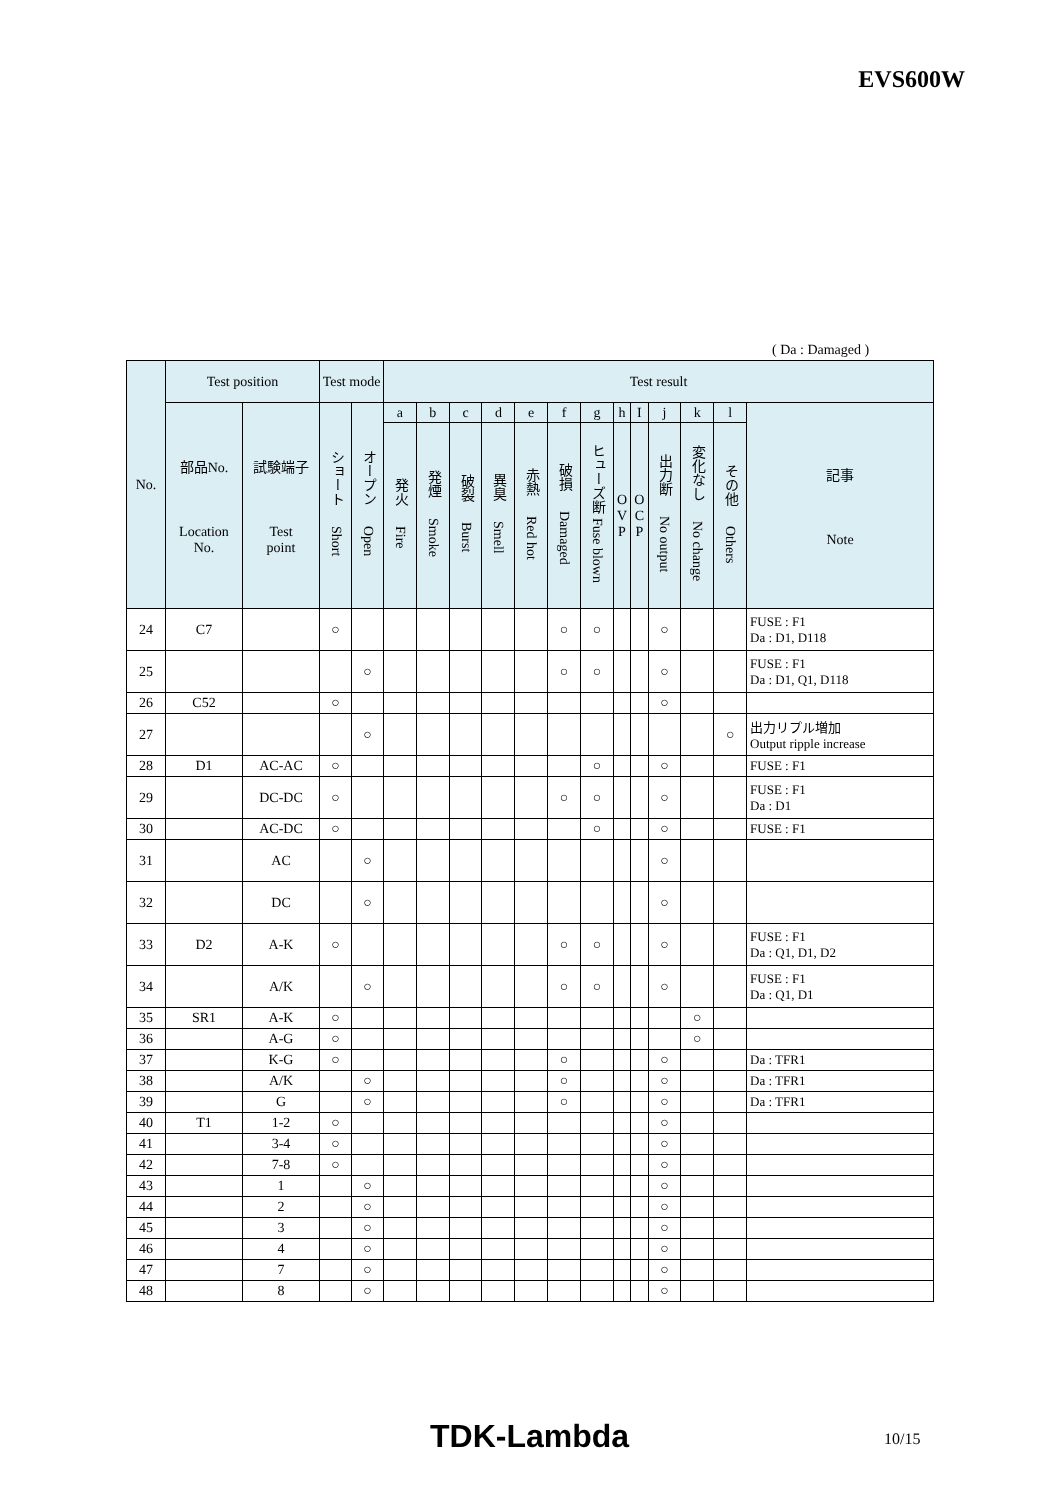EVS600W
( Da : Damaged )
| No. | Test position | | Test mode | | Test result | | | | | | | | | | | | |
| --- | --- | --- | --- | --- | --- | --- | --- | --- | --- | --- | --- | --- | --- | --- | --- | --- | --- |
| | 部品No. Location No. | 試験端子 Test point | ショート Short | オープン Open | a | b | c | d | e | f | g | h | I | j | k | l | 記事 Note |
| | | | | | 発火 Fire | 発煙 Smoke | 破裂 Burst | 異臭 Smell | 赤熱 Red hot | 破損 Damaged | ヒューズ断 Fuse blown | O V P | O C P | 出力断 No output | 変化なし No change | その他 Others | |
| 24 | C7 | | ○ | | | | | | | ○ | ○ | | | ○ | | | FUSE : F1 Da : D1, D118 |
| 25 | | | | ○ | | | | | | ○ | ○ | | | ○ | | | FUSE : F1 Da : D1, Q1, D118 |
| 26 | C52 | | ○ | | | | | | | | | | | ○ | | | |
| 27 | | | | ○ | | | | | | | | | | | | ○ | 出力リプル増加 Output ripple increase |
| 28 | D1 | AC-AC | ○ | | | | | | | | ○ | | | ○ | | | FUSE : F1 |
| 29 | | DC-DC | ○ | | | | | | | ○ | ○ | | | ○ | | | FUSE : F1 Da : D1 |
| 30 | | AC-DC | ○ | | | | | | | | ○ | | | ○ | | | FUSE : F1 |
| 31 | | AC | | ○ | | | | | | | | | | ○ | | | |
| 32 | | DC | | ○ | | | | | | | | | | ○ | | | |
| 33 | D2 | A-K | ○ | | | | | | | ○ | ○ | | | ○ | | | FUSE : F1 Da : Q1, D1, D2 |
| 34 | | A/K | | ○ | | | | | | ○ | ○ | | | ○ | | | FUSE : F1 Da : Q1, D1 |
| 35 | SR1 | A-K | ○ | | | | | | | | | | | | ○ | | |
| 36 | | A-G | ○ | | | | | | | | | | | | ○ | | |
| 37 | | K-G | ○ | | | | | | | ○ | | | | ○ | | | Da : TFR1 |
| 38 | | A/K | | ○ | | | | | | ○ | | | | ○ | | | Da : TFR1 |
| 39 | | G | | ○ | | | | | | ○ | | | | ○ | | | Da : TFR1 |
| 40 | T1 | 1-2 | ○ | | | | | | | | | | | ○ | | | |
| 41 | | 3-4 | ○ | | | | | | | | | | | ○ | | | |
| 42 | | 7-8 | ○ | | | | | | | | | | | ○ | | | |
| 43 | | 1 | | ○ | | | | | | | | | | ○ | | | |
| 44 | | 2 | | ○ | | | | | | | | | | ○ | | | |
| 45 | | 3 | | ○ | | | | | | | | | | ○ | | | |
| 46 | | 4 | | ○ | | | | | | | | | | ○ | | | |
| 47 | | 7 | | ○ | | | | | | | | | | ○ | | | |
| 48 | | 8 | | ○ | | | | | | | | | | ○ | | | |
TDK-Lambda 10/15